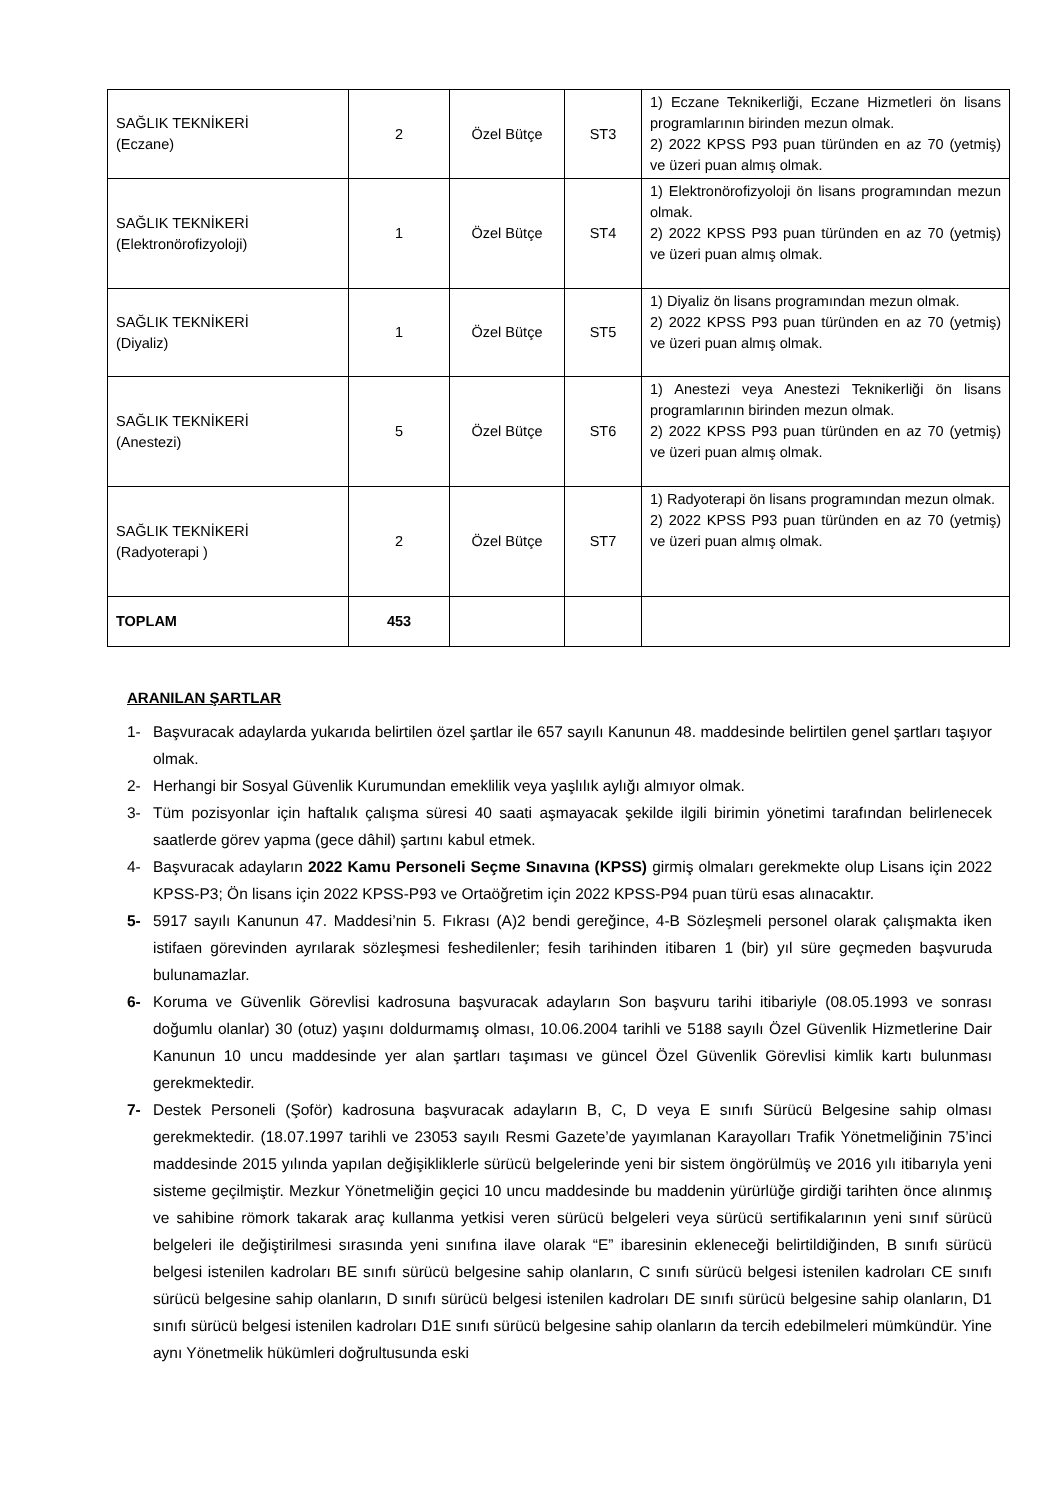| SAĞLIK TEKNİKERİ (Eczane) | 2 | Özel Bütçe | ST3 | 1) Eczane Teknikerliği, Eczane Hizmetleri ön lisans programlarının birinden mezun olmak. 2) 2022 KPSS P93 puan türünden en az 70 (yetmiş) ve üzeri puan almış olmak. |
| SAĞLIK TEKNİKERİ (Elektronörofizyoloji) | 1 | Özel Bütçe | ST4 | 1) Elektronörofizyoloji ön lisans programından mezun olmak. 2) 2022 KPSS P93 puan türünden en az 70 (yetmiş) ve üzeri puan almış olmak. |
| SAĞLIK TEKNİKERİ (Diyaliz) | 1 | Özel Bütçe | ST5 | 1) Diyaliz ön lisans programından mezun olmak. 2) 2022 KPSS P93 puan türünden en az 70 (yetmiş) ve üzeri puan almış olmak. |
| SAĞLIK TEKNİKERİ (Anestezi) | 5 | Özel Bütçe | ST6 | 1) Anestezi veya Anestezi Teknikerliği ön lisans programlarının birinden mezun olmak. 2) 2022 KPSS P93 puan türünden en az 70 (yetmiş) ve üzeri puan almış olmak. |
| SAĞLIK TEKNİKERİ (Radyoterapi ) | 2 | Özel Bütçe | ST7 | 1) Radyoterapi ön lisans programından mezun olmak. 2) 2022 KPSS P93 puan türünden en az 70 (yetmiş) ve üzeri puan almış olmak. |
| TOPLAM | 453 | | | |
ARANILAN ŞARTLAR
1- Başvuracak adaylarda yukarıda belirtilen özel şartlar ile 657 sayılı Kanunun 48. maddesinde belirtilen genel şartları taşıyor olmak.
2- Herhangi bir Sosyal Güvenlik Kurumundan emeklilik veya yaşlılık aylığı almıyor olmak.
3- Tüm pozisyonlar için haftalık çalışma süresi 40 saati aşmayacak şekilde ilgili birimin yönetimi tarafından belirlenecek saatlerde görev yapma (gece dâhil) şartını kabul etmek.
4- Başvuracak adayların 2022 Kamu Personeli Seçme Sınavına (KPSS) girmiş olmaları gerekmekte olup Lisans için 2022 KPSS-P3; Ön lisans için 2022 KPSS-P93 ve Ortaöğretim için 2022 KPSS-P94 puan türü esas alınacaktır.
5- 5917 sayılı Kanunun 47. Maddesi’nin 5. Fıkrası (A)2 bendi gereğince, 4-B Sözleşmeli personel olarak çalışmakta iken istifaen görevinden ayrılarak sözleşmesi feshedilenler; fesih tarihinden itibaren 1 (bir) yıl süre geçmeden başvuruda bulunamazlar.
6- Koruma ve Güvenlik Görevlisi kadrosuna başvuracak adayların Son başvuru tarihi itibariyle (08.05.1993 ve sonrası doğumlu olanlar) 30 (otuz) yaşını doldurmamış olması, 10.06.2004 tarihli ve 5188 sayılı Özel Güvenlik Hizmetlerine Dair Kanunun 10 uncu maddesinde yer alan şartları taşıması ve güncel Özel Güvenlik Görevlisi kimlik kartı bulunması gerekmektedir.
7- Destek Personeli (Şoför) kadrosuna başvuracak adayların B, C, D veya E sınıfı Sürücü Belgesine sahip olması gerekmektedir. (18.07.1997 tarihli ve 23053 sayılı Resmi Gazete’de yayımlanan Karayolları Trafik Yönetmeliğinin 75’inci maddesinde 2015 yılında yapılan değişikliklerle sürücü belgelerinde yeni bir sistem öngörülmüş ve 2016 yılı itibarıyla yeni sisteme geçilmiştir. Mezkur Yönetmeliğin geçici 10 uncu maddesinde bu maddenin yürürlüğe girdiği tarihten önce alınmış ve sahibine römork takarak araç kullanma yetkisi veren sürücü belgeleri veya sürücü sertifikalarının yeni sınıf sürücü belgeleri ile değiştirilmesi sırasında yeni sınıfına ilave olarak “E” ibaresinin ekleneceği belirtildiğinden, B sınıfı sürücü belgesi istenilen kadroları BE sınıfı sürücü belgesine sahip olanların, C sınıfı sürücü belgesi istenilen kadroları CE sınıfı sürücü belgesine sahip olanların, D sınıfı sürücü belgesi istenilen kadroları DE sınıfı sürücü belgesine sahip olanların, D1 sınıfı sürücü belgesi istenilen kadroları D1E sınıfı sürücü belgesine sahip olanların da tercih edebilmeleri mümkündür. Yine aynı Yönetmelik hükümleri doğrultusunda eski